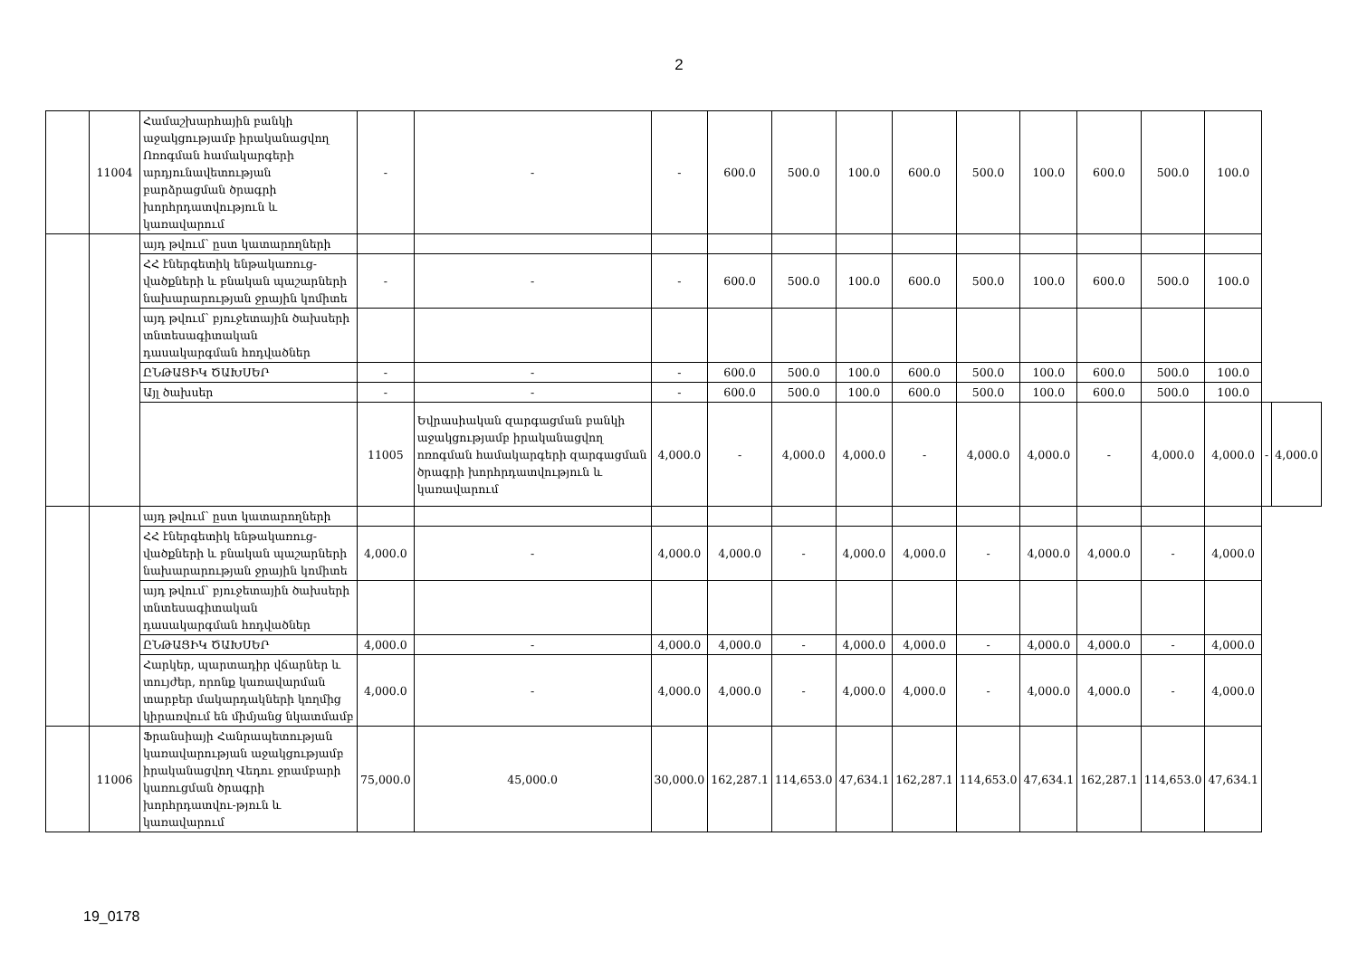2
| | 11004 | Համաշխարհային բանկի աջակցությամբ իրականացվող Ոռոգման համակարգերի արդյունավետության բարձրացման ծրագրի խորհրդատվություն և կառավարում | - | - | - | 600.0 | 500.0 | 100.0 | 600.0 | 500.0 | 100.0 | 600.0 | 500.0 | 100.0 | | |
| | | այդ թվում՝ ըստ կատարողների | | | | | | | | | | | | | | |
| | | ՀՀ էներգետիկ ենթակառուց-վածքների և բնական պաշարների նախարարության ջրային կոմիտե | - | - | - | 600.0 | 500.0 | 100.0 | 600.0 | 500.0 | 100.0 | 600.0 | 500.0 | 100.0 | | |
| | | այդ թվում՝ բյուջետային ծախսերի տնտեսագիտական դասակարգման հոդվածներ | | | | | | | | | | | | | | |
| | | ԸՆԹԱՑԻԿ ԾԱԽՍԵՐ | - | - | - | 600.0 | 500.0 | 100.0 | 600.0 | 500.0 | 100.0 | 600.0 | 500.0 | 100.0 | | |
| | | Այլ ծախսեր | - | - | - | 600.0 | 500.0 | 100.0 | 600.0 | 500.0 | 100.0 | 600.0 | 500.0 | 100.0 | | |
| | | | 11005 | Եվրասիական զարգացման բանկի աջակցությամբ իրականացվող ոռոգման համակարգերի զարգացման ծրագրի խորհրդատվություն և կառավարում | 4,000.0 | - | 4,000.0 | 4,000.0 | - | 4,000.0 | 4,000.0 | - | 4,000.0 | 4,000.0 | - | 4,000.0 |
| | | այդ թվում՝ ըստ կատարողների | | | | | | | | | | | | | | |
| | | ՀՀ էներգետիկ ենթակառուց-վածքների և բնական պաշարների նախարարության ջրային կոմիտե | 4,000.0 | - | 4,000.0 | 4,000.0 | - | 4,000.0 | 4,000.0 | - | 4,000.0 | 4,000.0 | - | 4,000.0 | | |
| | | այդ թվում՝ բյուջետային ծախսերի տնտեսագիտական դասակարգման հոդվածներ | | | | | | | | | | | | | | |
| | | ԸՆԹԱՑԻԿ ԾԱԽՍԵՐ | 4,000.0 | - | 4,000.0 | 4,000.0 | - | 4,000.0 | 4,000.0 | - | 4,000.0 | 4,000.0 | - | 4,000.0 | | |
| | | Հարկեր, պարտադիր վճարներ և տույժեր, որոնք կառավարման տարբեր մակարդակների կողմից կիրառվում են միմյանց նկատմամբ | 4,000.0 | - | 4,000.0 | 4,000.0 | - | 4,000.0 | 4,000.0 | - | 4,000.0 | 4,000.0 | - | 4,000.0 | | |
| | 11006 | Ֆրանսիայի Հանրապետության կառավարության աջակցությամբ իրականացվող Վեդու ջրամբարի կառուցման ծրագրի խորհրդատվու-թյուն և կառավարում | 75,000.0 | 45,000.0 | 30,000.0 | 162,287.1 | 114,653.0 | 47,634.1 | 162,287.1 | 114,653.0 | 47,634.1 | 162,287.1 | 114,653.0 | 47,634.1 | | |
19_0178